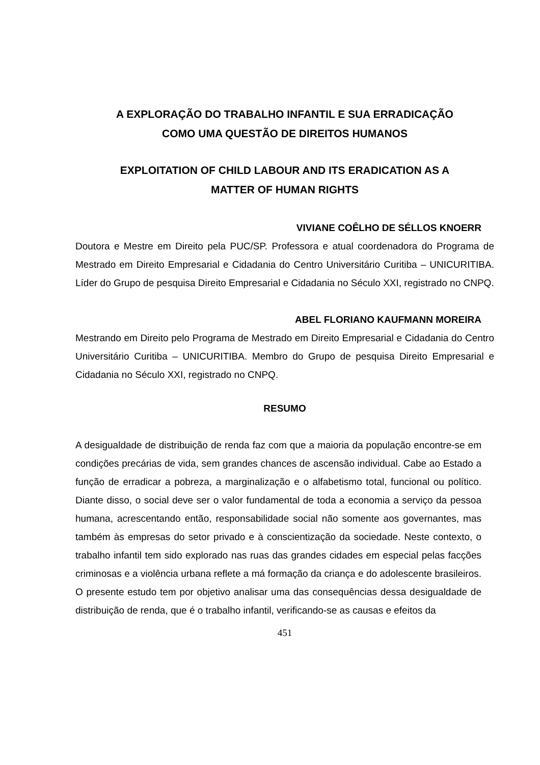A EXPLORAÇÃO DO TRABALHO INFANTIL E SUA ERRADICAÇÃO
COMO UMA QUESTÃO DE DIREITOS HUMANOS
EXPLOITATION OF CHILD LABOUR AND ITS ERADICATION AS A
MATTER OF HUMAN RIGHTS
VIVIANE COÊLHO DE SÉLLOS KNOERR
Doutora e Mestre em Direito pela PUC/SP. Professora e atual coordenadora do Programa de Mestrado em Direito Empresarial e Cidadania do Centro Universitário Curitiba – UNICURITIBA. Líder do Grupo de pesquisa Direito Empresarial e Cidadania no Século XXI, registrado no CNPQ.
ABEL FLORIANO KAUFMANN MOREIRA
Mestrando em Direito pelo Programa de Mestrado em Direito Empresarial e Cidadania do Centro Universitário Curitiba – UNICURITIBA. Membro do Grupo de pesquisa Direito Empresarial e Cidadania no Século XXI, registrado no CNPQ.
RESUMO
A desigualdade de distribuição de renda faz com que a maioria da população encontre-se em condições precárias de vida, sem grandes chances de ascensão individual. Cabe ao Estado a função de erradicar a pobreza, a marginalização e o alfabetismo total, funcional ou político. Diante disso, o social deve ser o valor fundamental de toda a economia a serviço da pessoa humana, acrescentando então, responsabilidade social não somente aos governantes, mas também às empresas do setor privado e à conscientização da sociedade. Neste contexto, o trabalho infantil tem sido explorado nas ruas das grandes cidades em especial pelas facções criminosas e a violência urbana reflete a má formação da criança e do adolescente brasileiros. O presente estudo tem por objetivo analisar uma das consequências dessa desigualdade de distribuição de renda, que é o trabalho infantil, verificando-se as causas e efeitos da
451